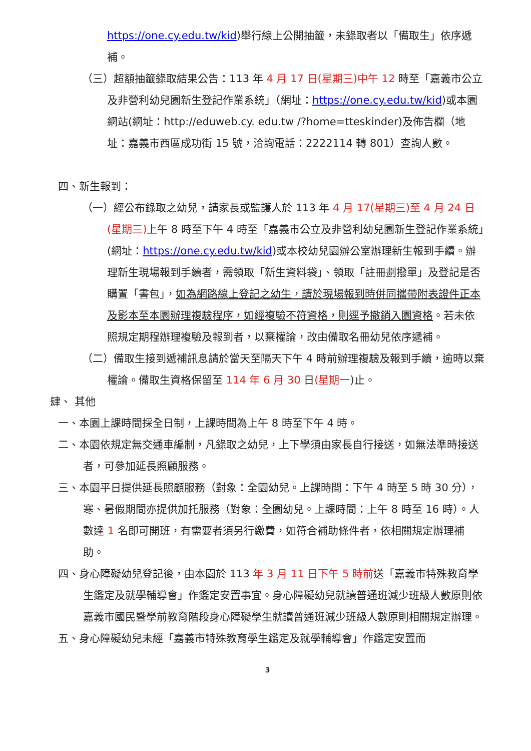https://one.cy.edu.tw/kid)舉行線上公開抽籤，未錄取者以「備取生」依序遞補。
（三）超額抽籤錄取結果公告：113 年 4 月 17 日(星期三)中午 12 時至「嘉義市公立及非營利幼兒園新生登記作業系統」（網址：https://one.cy.edu.tw/kid)或本園網站(網址：http://eduweb.cy. edu.tw /?home=tteskinder)及佈告欄（地址：嘉義市西區成功街 15 號，洽詢電話：2222114 轉 801）查詢人數。
四、新生報到：
（一）經公布錄取之幼兒，請家長或監護人於 113 年 4 月 17(星期三)至 4 月 24 日(星期三) 上午 8 時至下午 4 時至「嘉義市公立及非營利幼兒園新生登記作業系統」(網址：https://one.cy.edu.tw/kid)或本校幼兒園辦公室辦理新生報到手續。辦理新生現場報到手續者，需領取「新生資料袋」、領取「註冊劃撥單」及登記是否購置「書包」，如為網路線上登記之幼生，請於現場報到時併同攜帶附表證件正本及影本至本園辦理複驗程序，如經複驗不符資格，則逕予撤銷入園資格。若未依照規定期程辦理複驗及報到者，以棄權論，改由備取名冊幼兒依序遞補。
（二）備取生接到遞補訊息請於當天至隔天下午 4 時前辦理複驗及報到手續，逾時以棄權論。備取生資格保留至 114 年 6 月 30 日(星期一)止。
肆、 其他
一、本園上課時間採全日制，上課時間為上午 8 時至下午 4 時。
二、本園依規定無交通車編制，凡錄取之幼兒，上下學須由家長自行接送，如無法準時接送者，可參加延長照顧服務。
三、本園平日提供延長照顧服務（對象：全園幼兒。上課時間：下午 4 時至 5 時 30 分），寒、暑假期間亦提供加托服務（對象：全園幼兒。上課時間：上午 8 時至 16 時）。人數達 1 名即可開班，有需要者須另行繳費，如符合補助條件者，依相關規定辦理補助。
四、身心障礙幼兒登記後，由本園於 113 年 3 月 11 日下午 5 時前送「嘉義市特殊教育學生鑑定及就學輔導會」作鑑定安置事宜。身心障礙幼兒就讀普通班減少班級人數原則依嘉義市國民暨學前教育階段身心障礙學生就讀普通班減少班級人數原則相關規定辦理。
五、身心障礙幼兒未經「嘉義市特殊教育學生鑑定及就學輔導會」作鑑定安置而
3